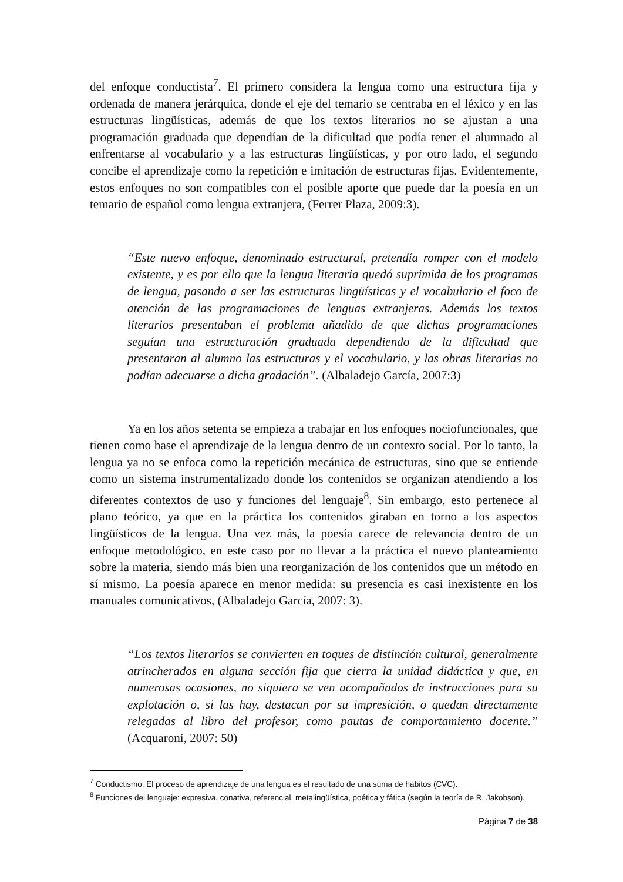del enfoque conductista<sup>7</sup>. El primero considera la lengua como una estructura fija y ordenada de manera jerárquica, donde el eje del temario se centraba en el léxico y en las estructuras lingüísticas, además de que los textos literarios no se ajustan a una programación graduada que dependían de la dificultad que podía tener el alumnado al enfrentarse al vocabulario y a las estructuras lingüísticas, y por otro lado, el segundo concibe el aprendizaje como la repetición e imitación de estructuras fijas. Evidentemente, estos enfoques no son compatibles con el posible aporte que puede dar la poesía en un temario de español como lengua extranjera, (Ferrer Plaza, 2009:3).
“Este nuevo enfoque, denominado estructural, pretendía romper con el modelo existente, y es por ello que la lengua literaria quedó suprimida de los programas de lengua, pasando a ser las estructuras lingüísticas y el vocabulario el foco de atención de las programaciones de lenguas extranjeras. Además los textos literarios presentaban el problema añadido de que dichas programaciones seguían una estructuración graduada dependiendo de la dificultad que presentaran al alumno las estructuras y el vocabulario, y las obras literarias no podían adecuarse a dicha gradación”. (Albaladejo García, 2007:3)
Ya en los años setenta se empieza a trabajar en los enfoques nociofuncionales, que tienen como base el aprendizaje de la lengua dentro de un contexto social. Por lo tanto, la lengua ya no se enfoca como la repetición mecánica de estructuras, sino que se entiende como un sistema instrumentalizado donde los contenidos se organizan atendiendo a los diferentes contextos de uso y funciones del lenguaje<sup>8</sup>. Sin embargo, esto pertenece al plano teórico, ya que en la práctica los contenidos giraban en torno a los aspectos lingüísticos de la lengua. Una vez más, la poesía carece de relevancia dentro de un enfoque metodológico, en este caso por no llevar a la práctica el nuevo planteamiento sobre la materia, siendo más bien una reorganización de los contenidos que un método en sí mismo. La poesía aparece en menor medida: su presencia es casi inexistente en los manuales comunicativos, (Albaladejo García, 2007: 3).
“Los textos literarios se convierten en toques de distinción cultural, generalmente atrincherados en alguna sección fija que cierra la unidad didáctica y que, en numerosas ocasiones, no siquiera se ven acompañados de instrucciones para su explotación o, si las hay, destacan por su impresición, o quedan directamente relegadas al libro del profesor, como pautas de comportamiento docente.” (Acquaroni, 2007: 50)
<sup>7</sup> Conductismo: El proceso de aprendizaje de una lengua es el resultado de una suma de hábitos (CVC).
<sup>8</sup> Funciones del lenguaje: expresiva, conativa, referencial, metalingüística, poética y fática (según la teoría de R. Jakobson).
Página 7 de 38